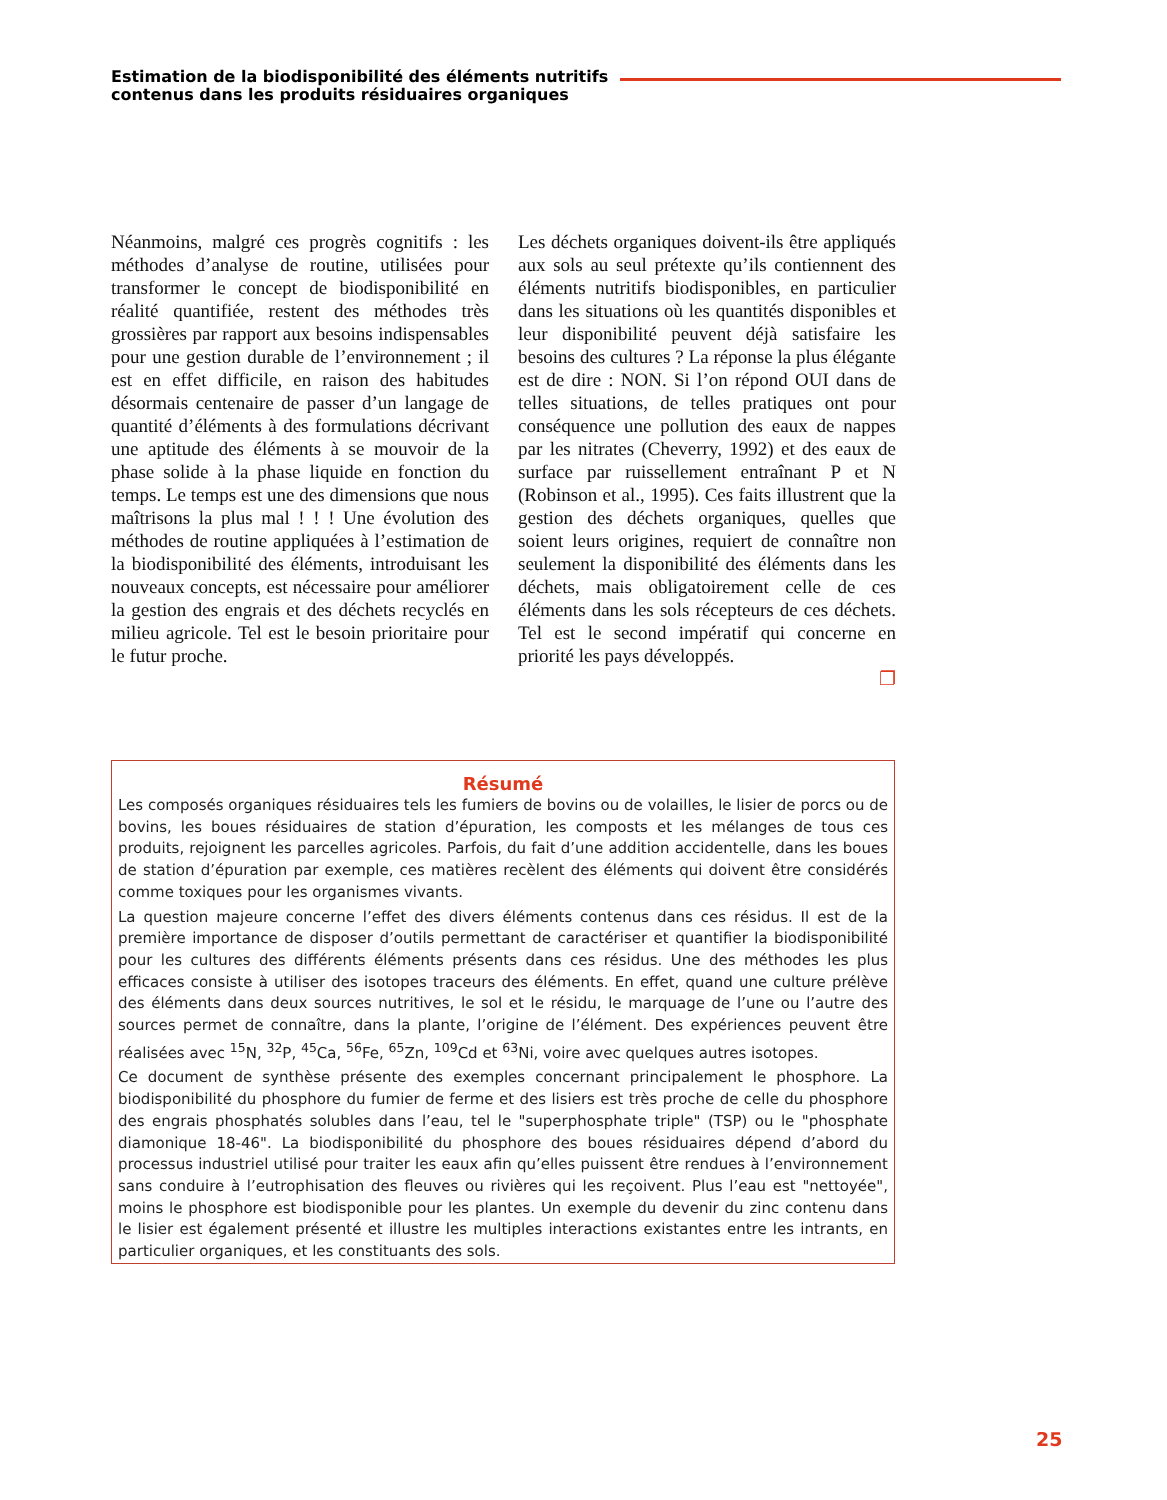Estimation de la biodisponibilité des éléments nutritifs
contenus dans les produits résiduaires organiques
Néanmoins, malgré ces progrès cognitifs : les méthodes d’analyse de routine, utilisées pour transformer le concept de biodisponibilité en réalité quantifiée, restent des méthodes très grossières par rapport aux besoins indispensables pour une gestion durable de l’environnement ; il est en effet difficile, en raison des habitudes désormais centenaire de passer d’un langage de quantité d’éléments à des formulations décrivant une aptitude des éléments à se mouvoir de la phase solide à la phase liquide en fonction du temps. Le temps est une des dimensions que nous maîtrisons la plus mal ! ! ! Une évolution des méthodes de routine appliquées à l’estimation de la biodisponibilité des éléments, introduisant les nouveaux concepts, est nécessaire pour améliorer la gestion des engrais et des déchets recyclés en milieu agricole. Tel est le besoin prioritaire pour le futur proche.
Les déchets organiques doivent-ils être appliqués aux sols au seul prétexte qu’ils contiennent des éléments nutritifs biodisponibles, en particulier dans les situations où les quantités disponibles et leur disponibilité peuvent déjà satisfaire les besoins des cultures ? La réponse la plus élégante est de dire : NON. Si l’on répond OUI dans de telles situations, de telles pratiques ont pour conséquence une pollution des eaux de nappes par les nitrates (Cheverry, 1992) et des eaux de surface par ruissellement entraînant P et N (Robinson et al., 1995). Ces faits illustrent que la gestion des déchets organiques, quelles que soient leurs origines, requiert de connaître non seulement la disponibilité des éléments dans les déchets, mais obligatoirement celle de ces éléments dans les sols récepteurs de ces déchets. Tel est le second impératif qui concerne en priorité les pays développés.
❐
Résumé
Les composés organiques résiduaires tels les fumiers de bovins ou de volailles, le lisier de porcs ou de bovins, les boues résiduaires de station d’épuration, les composts et les mélanges de tous ces produits, rejoignent les parcelles agricoles. Parfois, du fait d’une addition accidentelle, dans les boues de station d’épuration par exemple, ces matières recèlent des éléments qui doivent être considérés comme toxiques pour les organismes vivants.
La question majeure concerne l’effet des divers éléments contenus dans ces résidus. Il est de la première importance de disposer d’outils permettant de caractériser et quantifier la biodisponibilité pour les cultures des différents éléments présents dans ces résidus. Une des méthodes les plus efficaces consiste à utiliser des isotopes traceurs des éléments. En effet, quand une culture prélève des éléments dans deux sources nutritives, le sol et le résidu, le marquage de l’une ou l’autre des sources permet de connaître, dans la plante, l’origine de l’élément. Des expériences peuvent être réalisées avec <sup>15</sup>N, <sup>32</sup>P, <sup>45</sup>Ca, <sup>56</sup>Fe, <sup>65</sup>Zn, <sup>109</sup>Cd et <sup>63</sup>Ni, voire avec quelques autres isotopes.
Ce document de synthèse présente des exemples concernant principalement le phosphore. La biodisponibilité du phosphore du fumier de ferme et des lisiers est très proche de celle du phosphore des engrais phosphatés solubles dans l’eau, tel le "superphosphate triple" (TSP) ou le "phosphate diamonique 18-46". La biodisponibilité du phosphore des boues résiduaires dépend d’abord du processus industriel utilisé pour traiter les eaux afin qu’elles puissent être rendues à l’environnement sans conduire à l’eutrophisation des fleuves ou rivières qui les reçoivent. Plus l’eau est "nettoyée", moins le phosphore est biodisponible pour les plantes. Un exemple du devenir du zinc contenu dans le lisier est également présenté et illustre les multiples interactions existantes entre les intrants, en particulier organiques, et les constituants des sols.
25